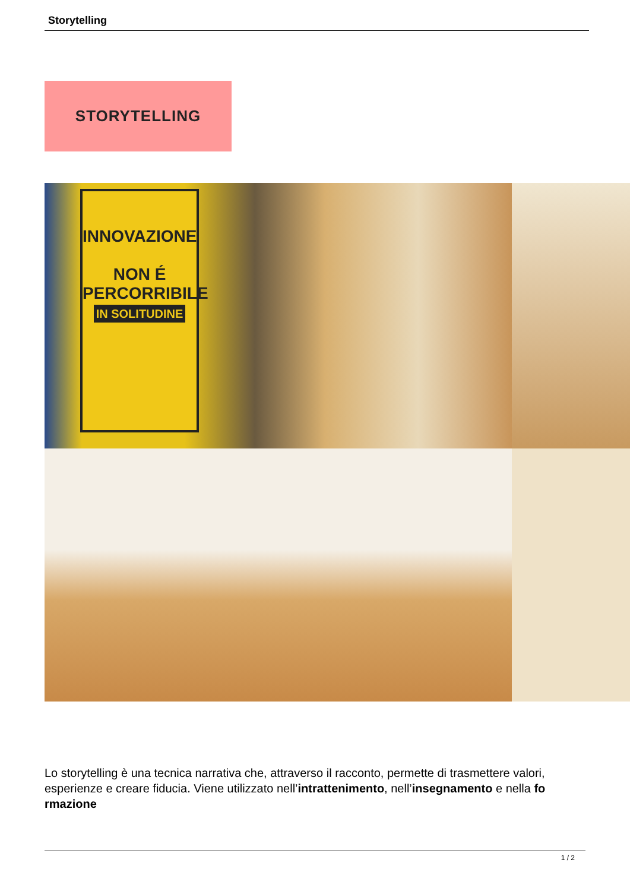Storytelling
STORYTELLING
INNOVAZIONE
NON É PERCORRIBILE
IN SOLITUDINE
Lo storytelling è una tecnica narrativa che, attraverso il racconto, permette di trasmettere valori, esperienze e creare fiducia. Viene utilizzato nell’intrattenimento, nell’insegnamento e nella fo rmazione
1 / 2